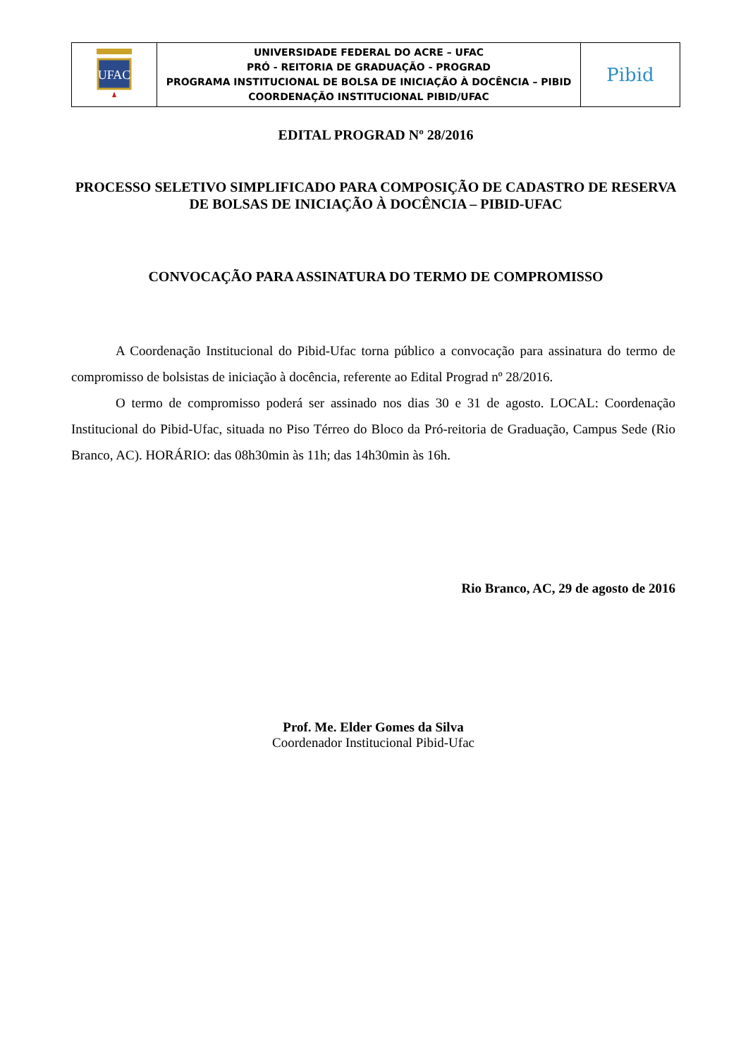| UFAC | UNIVERSIDADE FEDERAL DO ACRE – UFAC PRÓ - REITORIA DE GRADUAÇÃO - PROGRAD PROGRAMA INSTITUCIONAL DE BOLSA DE INICIAÇÃO À DOCÊNCIA – PIBID COORDENAÇÃO INSTITUCIONAL PIBID/UFAC | Pibid |
EDITAL PROGRAD Nº 28/2016
PROCESSO SELETIVO SIMPLIFICADO PARA COMPOSIÇÃO DE CADASTRO DE RESERVA DE BOLSAS DE INICIAÇÃO À DOCÊNCIA – PIBID-UFAC
CONVOCAÇÃO PARA ASSINATURA DO TERMO DE COMPROMISSO
A Coordenação Institucional do Pibid-Ufac torna público a convocação para assinatura do termo de compromisso de bolsistas de iniciação à docência, referente ao Edital Prograd nº 28/2016.
O termo de compromisso poderá ser assinado nos dias 30 e 31 de agosto. LOCAL: Coordenação Institucional do Pibid-Ufac, situada no Piso Térreo do Bloco da Pró-reitoria de Graduação, Campus Sede (Rio Branco, AC). HORÁRIO: das 08h30min às 11h; das 14h30min às 16h.
Rio Branco, AC, 29 de agosto de 2016
Prof. Me. Elder Gomes da Silva
Coordenador Institucional Pibid-Ufac